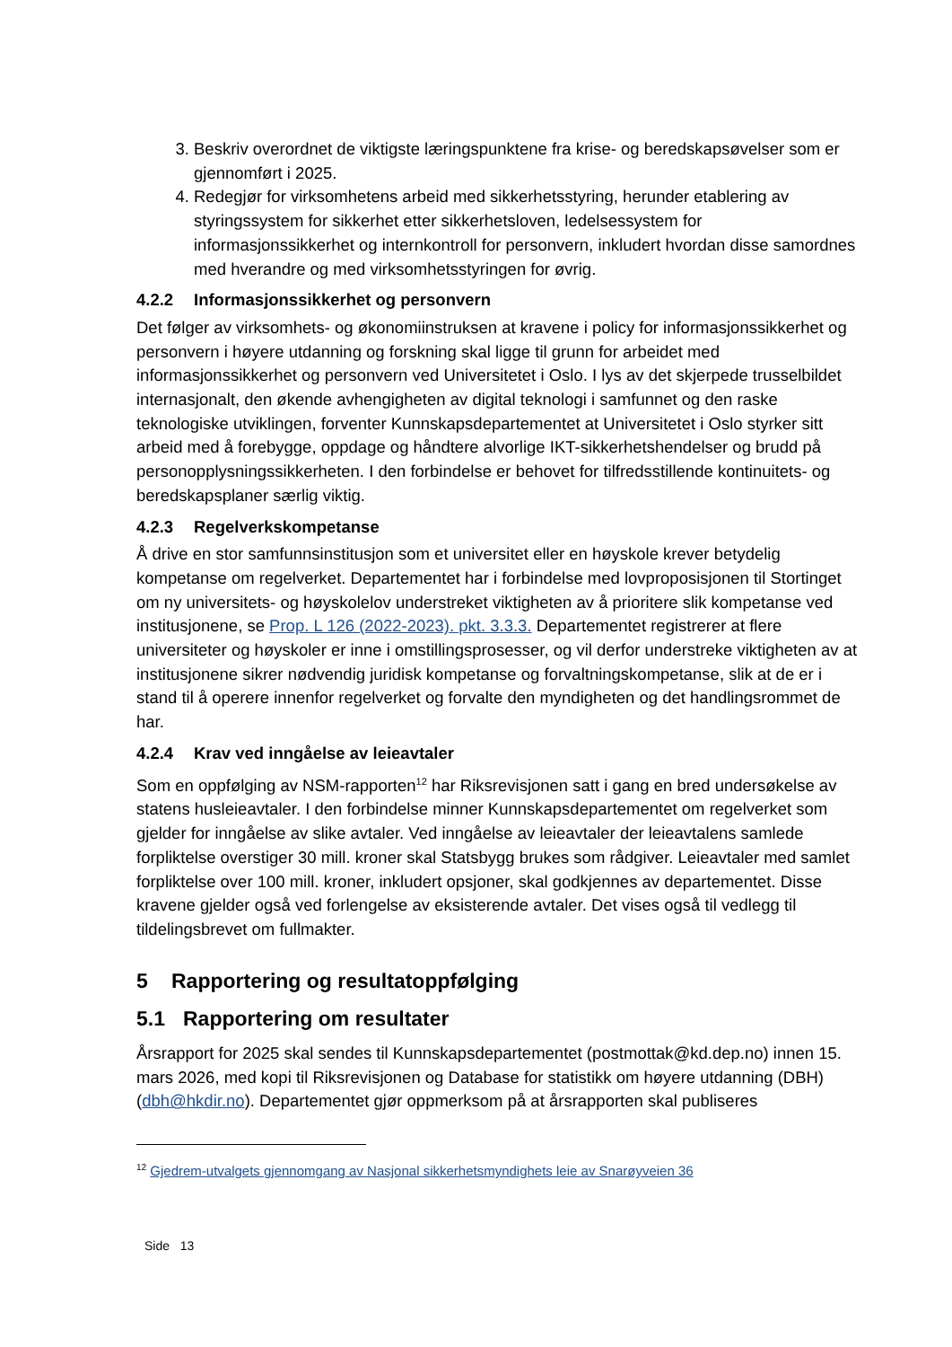3. Beskriv overordnet de viktigste læringspunktene fra krise- og beredskapsøvelser som er gjennomført i 2025.
4. Redegjør for virksomhetens arbeid med sikkerhetsstyring, herunder etablering av styringssystem for sikkerhet etter sikkerhetsloven, ledelsessystem for informasjonssikkerhet og internkontroll for personvern, inkludert hvordan disse samordnes med hverandre og med virksomhetsstyringen for øvrig.
4.2.2 Informasjonssikkerhet og personvern
Det følger av virksomhets- og økonomiinstruksen at kravene i policy for informasjonssikkerhet og personvern i høyere utdanning og forskning skal ligge til grunn for arbeidet med informasjonssikkerhet og personvern ved Universitetet i Oslo. I lys av det skjerpede trusselbildet internasjonalt, den økende avhengigheten av digital teknologi i samfunnet og den raske teknologiske utviklingen, forventer Kunnskapsdepartementet at Universitetet i Oslo styrker sitt arbeid med å forebygge, oppdage og håndtere alvorlige IKT-sikkerhetshendelser og brudd på personopplysningssikkerheten. I den forbindelse er behovet for tilfredsstillende kontinuitets- og beredskapsplaner særlig viktig.
4.2.3 Regelverkskompetanse
Å drive en stor samfunnsinstitusjon som et universitet eller en høyskole krever betydelig kompetanse om regelverket. Departementet har i forbindelse med lovproposisjonen til Stortinget om ny universitets- og høyskolelov understreket viktigheten av å prioritere slik kompetanse ved institusjonene, se Prop. L 126 (2022-2023). pkt. 3.3.3. Departementet registrerer at flere universiteter og høyskoler er inne i omstillingsprosesser, og vil derfor understreke viktigheten av at institusjonene sikrer nødvendig juridisk kompetanse og forvaltningskompetanse, slik at de er i stand til å operere innenfor regelverket og forvalte den myndigheten og det handlingsrommet de har.
4.2.4 Krav ved inngåelse av leieavtaler
Som en oppfølging av NSM-rapporten<sup>12</sup> har Riksrevisjonen satt i gang en bred undersøkelse av statens husleieavtaler. I den forbindelse minner Kunnskapsdepartementet om regelverket som gjelder for inngåelse av slike avtaler. Ved inngåelse av leieavtaler der leieavtalens samlede forpliktelse overstiger 30 mill. kroner skal Statsbygg brukes som rådgiver. Leieavtaler med samlet forpliktelse over 100 mill. kroner, inkludert opsjoner, skal godkjennes av departementet. Disse kravene gjelder også ved forlengelse av eksisterende avtaler. Det vises også til vedlegg til tildelingsbrevet om fullmakter.
5 Rapportering og resultatoppfølging
5.1 Rapportering om resultater
Årsrapport for 2025 skal sendes til Kunnskapsdepartementet (postmottak@kd.dep.no) innen 15. mars 2026, med kopi til Riksrevisjonen og Database for statistikk om høyere utdanning (DBH) (dbh@hkdir.no). Departementet gjør oppmerksom på at årsrapporten skal publiseres
<sup>12</sup> Gjedrem-utvalgets gjennomgang av Nasjonal sikkerhetsmyndighets leie av Snarøyveien 36
Side 13